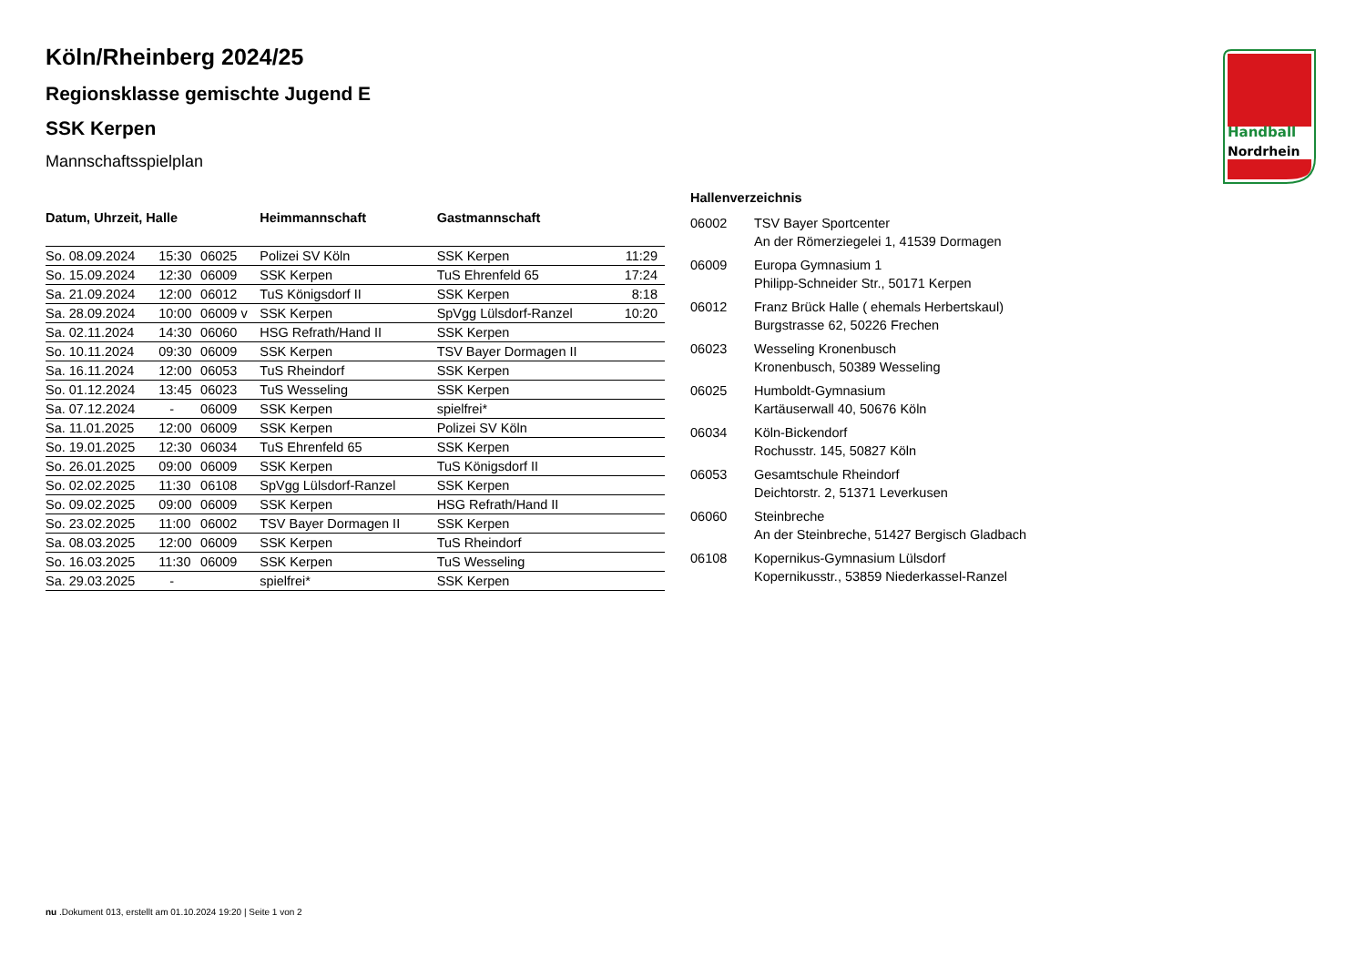Handball
Nordrhein
Köln/Rheinberg 2024/25
Regionsklasse gemischte Jugend E
SSK Kerpen
Mannschaftsspielplan
| Datum, Uhrzeit, Halle | | | Heimmannschaft | Gastmannschaft | |
| --- | --- | --- | --- | --- | --- |
| So. 08.09.2024 | 15:30 | 06025 | Polizei SV Köln | SSK Kerpen | 11:29 |
| So. 15.09.2024 | 12:30 | 06009 | SSK Kerpen | TuS Ehrenfeld 65 | 17:24 |
| Sa. 21.09.2024 | 12:00 | 06012 | TuS Königsdorf II | SSK Kerpen | 8:18 |
| Sa. 28.09.2024 | 10:00 | 06009 v | SSK Kerpen | SpVgg Lülsdorf-Ranzel | 10:20 |
| Sa. 02.11.2024 | 14:30 | 06060 | HSG Refrath/Hand II | SSK Kerpen | |
| So. 10.11.2024 | 09:30 | 06009 | SSK Kerpen | TSV Bayer Dormagen II | |
| Sa. 16.11.2024 | 12:00 | 06053 | TuS Rheindorf | SSK Kerpen | |
| So. 01.12.2024 | 13:45 | 06023 | TuS Wesseling | SSK Kerpen | |
| Sa. 07.12.2024 | - | 06009 | SSK Kerpen | spielfrei* | |
| Sa. 11.01.2025 | 12:00 | 06009 | SSK Kerpen | Polizei SV Köln | |
| So. 19.01.2025 | 12:30 | 06034 | TuS Ehrenfeld 65 | SSK Kerpen | |
| So. 26.01.2025 | 09:00 | 06009 | SSK Kerpen | TuS Königsdorf II | |
| So. 02.02.2025 | 11:30 | 06108 | SpVgg Lülsdorf-Ranzel | SSK Kerpen | |
| So. 09.02.2025 | 09:00 | 06009 | SSK Kerpen | HSG Refrath/Hand II | |
| So. 23.02.2025 | 11:00 | 06002 | TSV Bayer Dormagen II | SSK Kerpen | |
| Sa. 08.03.2025 | 12:00 | 06009 | SSK Kerpen | TuS Rheindorf | |
| So. 16.03.2025 | 11:30 | 06009 | SSK Kerpen | TuS Wesseling | |
| Sa. 29.03.2025 | - | | spielfrei* | SSK Kerpen | |
Hallenverzeichnis
| 06002 | TSV Bayer Sportcenter An der Römerziegelei 1, 41539 Dormagen |
| 06009 | Europa Gymnasium 1 Philipp-Schneider Str., 50171 Kerpen |
| 06012 | Franz Brück Halle ( ehemals Herbertskaul) Burgstrasse 62, 50226 Frechen |
| 06023 | Wesseling Kronenbusch Kronenbusch, 50389 Wesseling |
| 06025 | Humboldt-Gymnasium Kartäuserwall 40, 50676 Köln |
| 06034 | Köln-Bickendorf Rochusstr. 145, 50827 Köln |
| 06053 | Gesamtschule Rheindorf Deichtorstr. 2, 51371 Leverkusen |
| 06060 | Steinbreche An der Steinbreche, 51427 Bergisch Gladbach |
| 06108 | Kopernikus-Gymnasium Lülsdorf Kopernikusstr., 53859 Niederkassel-Ranzel |
nu .Dokument 013, erstellt am 01.10.2024 19:20 | Seite 1 von 2